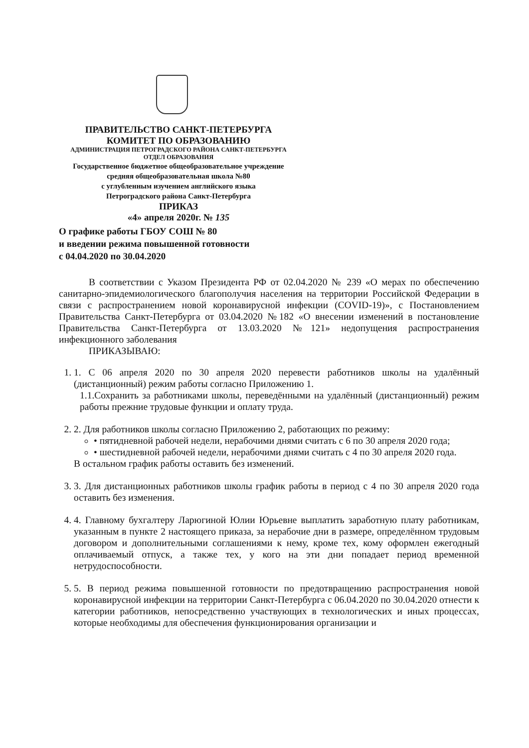ПРАВИТЕЛЬСТВО САНКТ-ПЕТЕРБУРГА
КОМИТЕТ ПО ОБРАЗОВАНИЮ
АДМИНИСТРАЦИЯ ПЕТРОГРАДСКОГО РАЙОНА САНКТ-ПЕТЕРБУРГА
ОТДЕЛ ОБРАЗОВАНИЯ
Государственное бюджетное общеобразовательное учреждение
средняя общеобразовательная школа №80
с углубленным изучением английского языка
Петроградского района Санкт-Петербурга
ПРИКАЗ
«4» апреля 2020г. № 135
О графике работы ГБОУ СОШ № 80
и введении режима повышенной готовности
с 04.04.2020 по 30.04.2020
В соответствии с Указом Президента РФ от 02.04.2020 № 239 «О мерах по обеспечению санитарно-эпидемиологического благополучия населения на территории Российской Федерации в связи с распространением новой коронавирусной инфекции (COVID-19)», с Постановлением Правительства Санкт-Петербурга от 03.04.2020 №182 «О внесении изменений в постановление Правительства Санкт-Петербурга от 13.03.2020 №121» недопущения распространения инфекционного заболевания
ПРИКАЗЫВАЮ:
1. 1. С 06 апреля 2020 по 30 апреля 2020 перевести работников школы на удалённый (дистанционный) режим работы согласно Приложению 1.
1.1.Сохранить за работниками школы, переведёнными на удалённый (дистанционный) режим работы прежние трудовые функции и оплату труда.
2. 2. Для работников школы согласно Приложению 2, работающих по режиму:
• пятидневной рабочей недели, нерабочими днями считать с 6 по 30 апреля 2020 года;
• шестидневной рабочей недели, нерабочими днями считать с 4 по 30 апреля 2020 года.
В остальном график работы оставить без изменений.
3. 3. Для дистанционных работников школы график работы в период с 4 по 30 апреля 2020 года оставить без изменения.
4. 4. Главному бухгалтеру Ларюгиной Юлии Юрьевне выплатить заработную плату работникам, указанным в пункте 2 настоящего приказа, за нерабочие дни в размере, определённом трудовым договором и дополнительными соглашениями к нему, кроме тех, кому оформлен ежегодный оплачиваемый отпуск, а также тех, у кого на эти дни попадает период временной нетрудоспособности.
5. 5. В период режима повышенной готовности по предотвращению распространения новой коронавирусной инфекции на территории Санкт-Петербурга с 06.04.2020 по 30.04.2020 отнести к категории работников, непосредственно участвующих в технологических и иных процессах, которые необходимы для обеспечения функционирования организации и